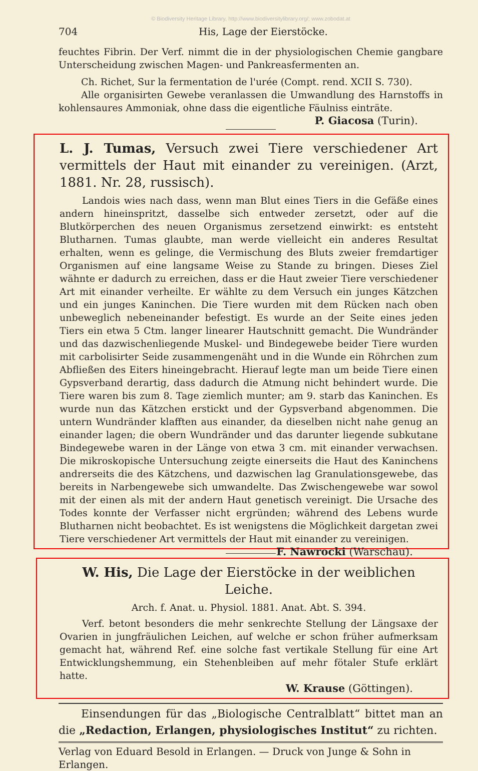© Biodiversity Heritage Library, http://www.biodiversitylibrary.org/; www.zobodat.at
704 His, Lage der Eierstöcke.
feuchtes Fibrin. Der Verf. nimmt die in der physiologischen Chemie gangbare Unterscheidung zwischen Magen- und Pankreasfermenten an.
Ch. Richet, Sur la fermentation de l'urée (Compt. rend. XCII S. 730).
Alle organisirten Gewebe veranlassen die Umwandlung des Harnstoffs in kohlensaures Ammoniak, ohne dass die eigentliche Fäulniss einträte.
P. Giacosa (Turin).
L. J. Tumas, Versuch zwei Tiere verschiedener Art vermittels der Haut mit einander zu vereinigen. (Arzt, 1881. Nr. 28, russisch).
Landois wies nach dass, wenn man Blut eines Tiers in die Gefäße eines andern hineinspritzt, dasselbe sich entweder zersetzt, oder auf die Blutkörperchen des neuen Organismus zersetzend einwirkt: es entsteht Blutharnen. Tumas glaubte, man werde vielleicht ein anderes Resultat erhalten, wenn es gelinge, die Vermischung des Bluts zweier fremdartiger Organismen auf eine langsame Weise zu Stande zu bringen. Dieses Ziel wähnte er dadurch zu erreichen, dass er die Haut zweier Tiere verschiedener Art mit einander verheilte. Er wählte zu dem Versuch ein junges Kätzchen und ein junges Kaninchen. Die Tiere wurden mit dem Rücken nach oben unbeweglich nebeneinander befestigt. Es wurde an der Seite eines jeden Tiers ein etwa 5 Ctm. langer linearer Hautschnitt gemacht. Die Wundränder und das dazwischenliegende Muskel- und Bindegewebe beider Tiere wurden mit carbolisirter Seide zusammengenäht und in die Wunde ein Röhrchen zum Abfließen des Eiters hineingebracht. Hierauf legte man um beide Tiere einen Gypsverband derartig, dass dadurch die Atmung nicht behindert wurde. Die Tiere waren bis zum 8. Tage ziemlich munter; am 9. starb das Kaninchen. Es wurde nun das Kätzchen erstickt und der Gypsverband abgenommen. Die untern Wundränder klafften aus einander, da dieselben nicht nahe genug an einander lagen; die obern Wundränder und das darunter liegende subkutane Bindegewebe waren in der Länge von etwa 3 cm. mit einander verwachsen. Die mikroskopische Untersuchung zeigte einerseits die Haut des Kaninchens andrerseits die des Kätzchens, und dazwischen lag Granulationsgewebe, das bereits in Narbengewebe sich umwandelte. Das Zwischengewebe war sowol mit der einen als mit der andern Haut genetisch vereinigt. Die Ursache des Todes konnte der Verfasser nicht ergründen; während des Lebens wurde Blutharnen nicht beobachtet. Es ist wenigstens die Möglichkeit dargetan zwei Tiere verschiedener Art vermittels der Haut mit einander zu vereinigen. F. Nawrocki (Warschau).
W. His, Die Lage der Eierstöcke in der weiblichen Leiche.
Arch. f. Anat. u. Physiol. 1881. Anat. Abt. S. 394.
Verf. betont besonders die mehr senkrechte Stellung der Längsaxe der Ovarien in jungfräulichen Leichen, auf welche er schon früher aufmerksam gemacht hat, während Ref. eine solche fast vertikale Stellung für eine Art Entwicklungshemmung, ein Stehenbleiben auf mehr fötaler Stufe erklärt hatte.
W. Krause (Göttingen).
Einsendungen für das „Biologische Centralblatt“ bittet man an die „Redaction, Erlangen, physiologisches Institut“ zu richten.
Verlag von Eduard Besold in Erlangen. — Druck von Junge & Sohn in Erlangen.